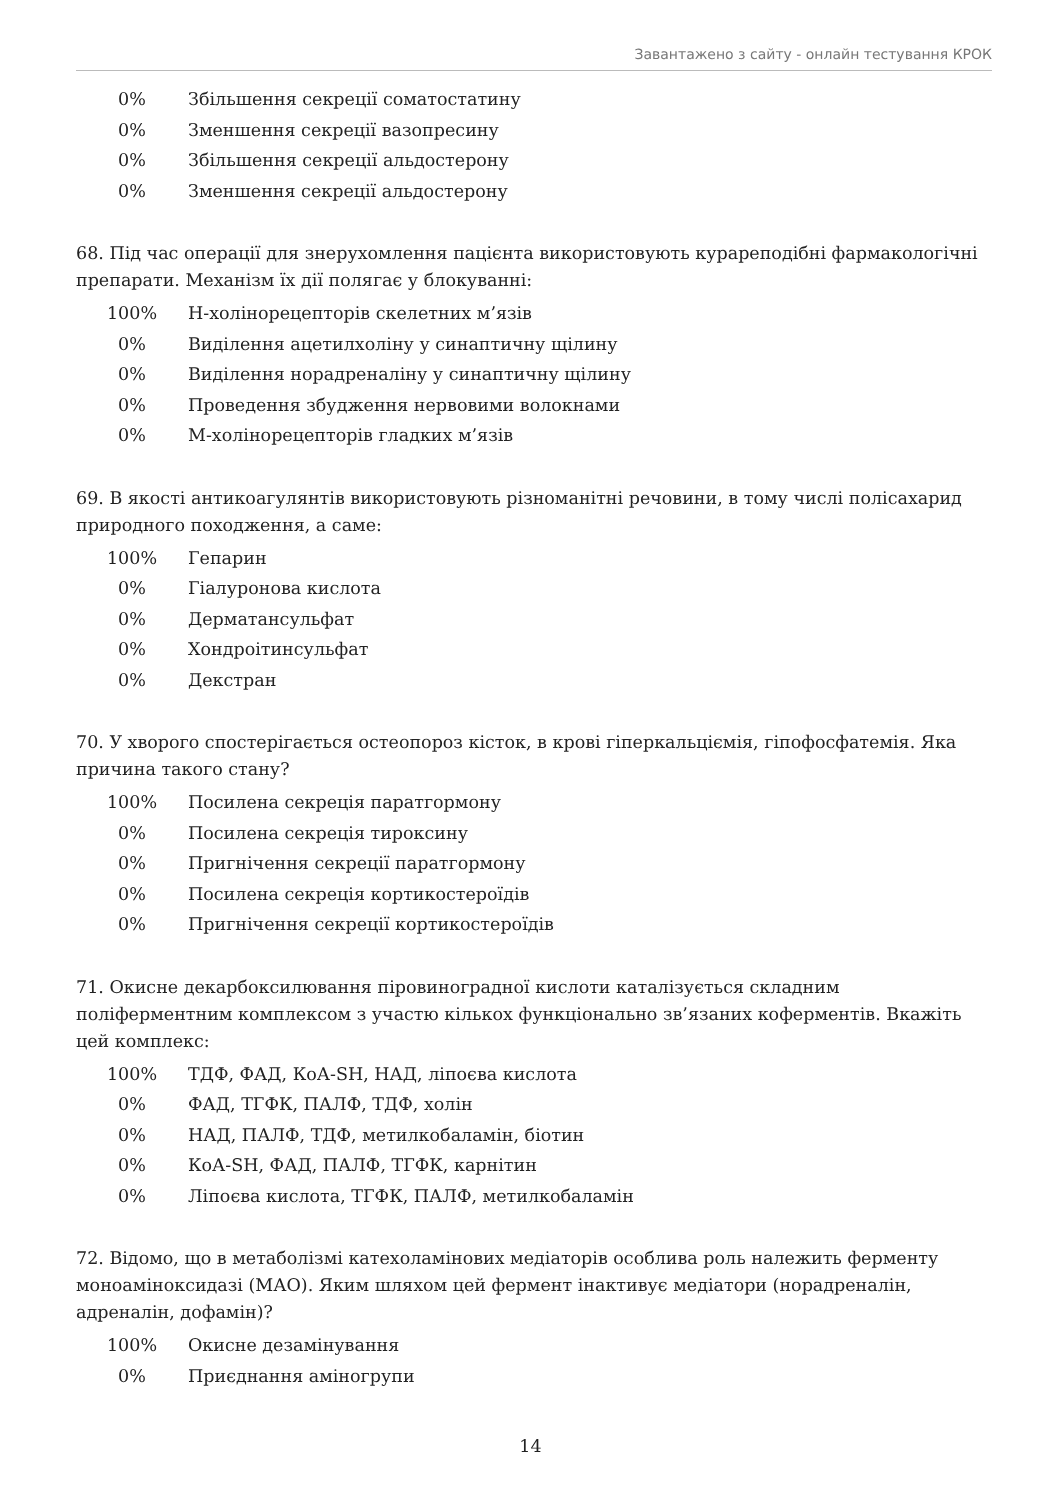Завантажено з сайту - онлайн тестування КРОК
0% Збільшення секреції соматостатину
0% Зменшення секреції вазопресину
0% Збільшення секреції альдостерону
0% Зменшення секреції альдостерону
68. Під час операції для знерухомлення пацієнта використовують курареподібні фармакологічні препарати. Механізм їх дії полягає у блокуванні:
100% Н-холінорецепторів скелетних м’язів
0% Виділення ацетилхоліну у синаптичну щілину
0% Виділення норадреналіну у синаптичну щілину
0% Проведення збудження нервовими волокнами
0% М-холінорецепторів гладких м’язів
69. В якості антикоагулянтів використовують різноманітні речовини, в тому числі полісахарид природного походження, а саме:
100% Гепарин
0% Гіалуронова кислота
0% Дерматансульфат
0% Хондроітинсульфат
0% Декстран
70. У хворого спостерігається остеопороз кісток, в крові гіперкальціємія, гіпофосфатемія. Яка причина такого стану?
100% Посилена секреція паратгормону
0% Посилена секреція тироксину
0% Пригнічення секреції паратгормону
0% Посилена секреція кортикостероїдів
0% Пригнічення секреції кортикостероїдів
71. Окисне декарбоксилювання піровиноградної кислоти каталізується складним поліферментним комплексом з участю кількох функціонально зв’язаних коферментів. Вкажіть цей комплекс:
100% ТДФ, ФАД, КоА-SH, НАД, ліпоєва кислота
0% ФАД, ТГФК, ПАЛФ, ТДФ, холін
0% НАД, ПАЛФ, ТДФ, метилкобаламін, біотин
0% КоА-SH, ФАД, ПАЛФ, ТГФК, карнітин
0% Ліпоєва кислота, ТГФК, ПАЛФ, метилкобаламін
72. Відомо, що в метаболізмі катехоламінових медіаторів особлива роль належить ферменту моноаміноксидазі (МАО). Яким шляхом цей фермент інактивує медіатори (норадреналін, адреналін, дофамін)?
100% Окисне дезамінування
0% Приєднання аміногрупи
14